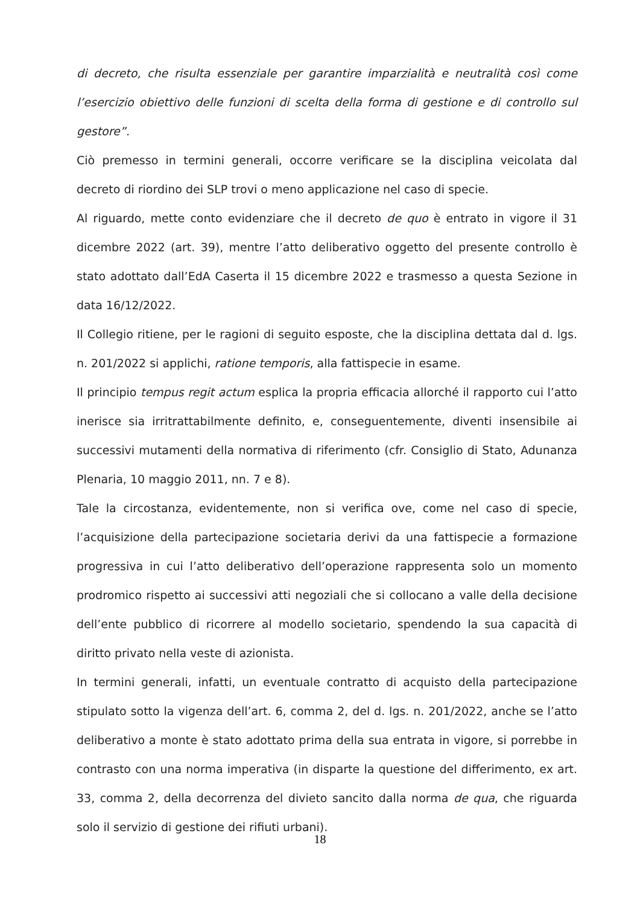di decreto, che risulta essenziale per garantire imparzialità e neutralità così come l’esercizio obiettivo delle funzioni di scelta della forma di gestione e di controllo sul gestore”.
Ciò premesso in termini generali, occorre verificare se la disciplina veicolata dal decreto di riordino dei SLP trovi o meno applicazione nel caso di specie.
Al riguardo, mette conto evidenziare che il decreto de quo è entrato in vigore il 31 dicembre 2022 (art. 39), mentre l’atto deliberativo oggetto del presente controllo è stato adottato dall’EdA Caserta il 15 dicembre 2022 e trasmesso a questa Sezione in data 16/12/2022.
Il Collegio ritiene, per le ragioni di seguito esposte, che la disciplina dettata dal d. lgs. n. 201/2022 si applichi, ratione temporis, alla fattispecie in esame.
Il principio tempus regit actum esplica la propria efficacia allorché il rapporto cui l’atto inerisce sia irritrattabilmente definito, e, conseguentemente, diventi insensibile ai successivi mutamenti della normativa di riferimento (cfr. Consiglio di Stato, Adunanza Plenaria, 10 maggio 2011, nn. 7 e 8).
Tale la circostanza, evidentemente, non si verifica ove, come nel caso di specie, l’acquisizione della partecipazione societaria derivi da una fattispecie a formazione progressiva in cui l’atto deliberativo dell’operazione rappresenta solo un momento prodromico rispetto ai successivi atti negoziali che si collocano a valle della decisione dell’ente pubblico di ricorrere al modello societario, spendendo la sua capacità di diritto privato nella veste di azionista.
In termini generali, infatti, un eventuale contratto di acquisto della partecipazione stipulato sotto la vigenza dell’art. 6, comma 2, del d. lgs. n. 201/2022, anche se l’atto deliberativo a monte è stato adottato prima della sua entrata in vigore, si porrebbe in contrasto con una norma imperativa (in disparte la questione del differimento, ex art. 33, comma 2, della decorrenza del divieto sancito dalla norma de qua, che riguarda solo il servizio di gestione dei rifiuti urbani).
18